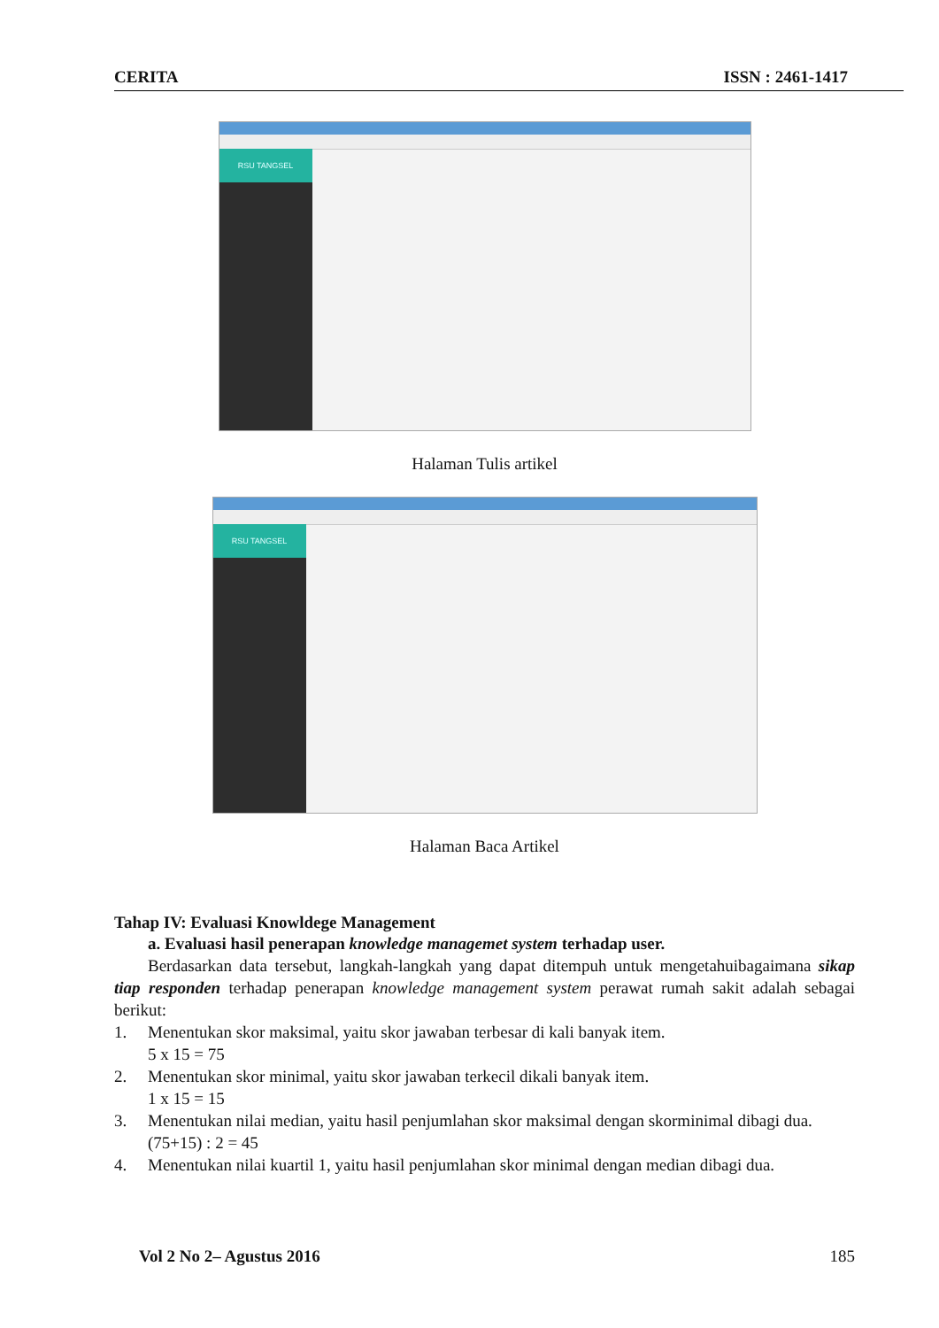CERITA ISSN : 2461-1417
RSU TANGSEL
Halaman Tulis artikel
RSU TANGSEL
Halaman Baca Artikel
Tahap IV: Evaluasi Knowldege Management
a. Evaluasi hasil penerapan knowledge managemet system terhadap user.
Berdasarkan data tersebut, langkah-langkah yang dapat ditempuh untuk mengetahuibagaimana sikap tiap responden terhadap penerapan knowledge management system perawat rumah sakit adalah sebagai berikut:
1. Menentukan skor maksimal, yaitu skor jawaban terbesar di kali banyak item.
5 x 15 = 75
2. Menentukan skor minimal, yaitu skor jawaban terkecil dikali banyak item.
1 x 15 = 15
3. Menentukan nilai median, yaitu hasil penjumlahan skor maksimal dengan skorminimal dibagi dua.
(75+15) : 2 = 45
4. Menentukan nilai kuartil 1, yaitu hasil penjumlahan skor minimal dengan median dibagi dua.
Vol 2 No 2– Agustus 2016 185